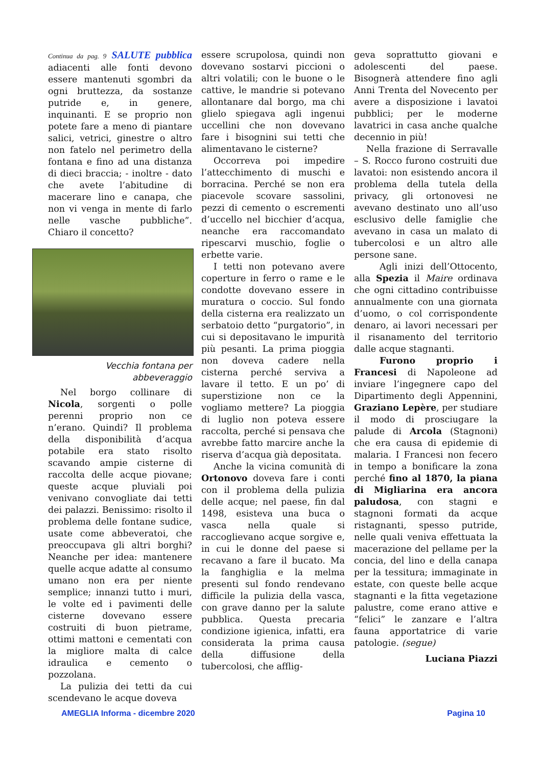Continua da pag. 9 SALUTE pubblica adiacenti alle fonti devono essere mantenuti sgombri da ogni bruttezza, da sostanze putride e, in genere, inquinanti. E se proprio non potete fare a meno di piantare salici, vetrici, ginestre o altro non fatelo nel perimetro della fontana e fino ad una distanza di dieci braccia; - inoltre - dato che avete l’abitudine di macerare lino e canapa, che non vi venga in mente di farlo nelle vasche pubbliche”. Chiaro il concetto?
Vecchia fontana per abbeveraggio
Nel borgo collinare di Nicola, sorgenti o polle perenni proprio non ce n’erano. Quindi? Il problema della disponibilità d’acqua potabile era stato risolto scavando ampie cisterne di raccolta delle acque piovane; queste acque pluviali poi venivano convogliate dai tetti dei palazzi. Benissimo: risolto il problema delle fontane sudice, usate come abbeveratoi, che preoccupava gli altri borghi? Neanche per idea: mantenere quelle acque adatte al consumo umano non era per niente semplice; innanzi tutto i muri, le volte ed i pavimenti delle cisterne dovevano essere costruiti di buon pietrame, ottimi mattoni e cementati con la migliore malta di calce idraulica e cemento o pozzolana.
La pulizia dei tetti da cui scendevano le acque doveva
essere scrupolosa, quindi non dovevano sostarvi piccioni o altri volatili; con le buone o le cattive, le mandrie si potevano allontanare dal borgo, ma chi glielo spiegava agli ingenui uccellini che non dovevano fare i bisognini sui tetti che alimentavano le cisterne?
Occorreva poi impedire l’attecchimento di muschi e borracina. Perché se non era piacevole scovare sassolini, pezzi di cemento o escrementi d’uccello nel bicchier d’acqua, neanche era raccomandato ripescarvi muschio, foglie o erbette varie.
I tetti non potevano avere coperture in ferro o rame e le condotte dovevano essere in muratura o coccio. Sul fondo della cisterna era realizzato un serbatoio detto “purgatorio”, in cui si depositavano le impurità più pesanti. La prima pioggia non doveva cadere nella cisterna perché serviva a lavare il tetto. E un po’ di superstizione non ce la vogliamo mettere? La pioggia di luglio non poteva essere raccolta, perché si pensava che avrebbe fatto marcire anche la riserva d’acqua già depositata.
Anche la vicina comunità di Ortonovo doveva fare i conti con il problema della pulizia delle acque; nel paese, fin dal 1498, esisteva una buca o vasca nella quale si raccoglievano acque sorgive e, in cui le donne del paese si recavano a fare il bucato. Ma la fanghiglia e la melma presenti sul fondo rendevano difficile la pulizia della vasca, con grave danno per la salute pubblica. Questa precaria condizione igienica, infatti, era considerata la prima causa della diffusione della tubercolosi, che afflig-
geva soprattutto giovani e adolescenti del paese. Bisognerà attendere fino agli Anni Trenta del Novecento per avere a disposizione i lavatoi pubblici; per le moderne lavatrici in casa anche qualche decennio in più!
Nella frazione di Serravalle – S. Rocco furono costruiti due lavatoi: non esistendo ancora il problema della tutela della privacy, gli ortonovesi ne avevano destinato uno all’uso esclusivo delle famiglie che avevano in casa un malato di tubercolosi e un altro alle persone sane.
Agli inizi dell’Ottocento, alla Spezia il Maire ordinava che ogni cittadino contribuisse annualmente con una giornata d’uomo, o col corrispondente denaro, ai lavori necessari per il risanamento del territorio dalle acque stagnanti.
Furono proprio i Francesi di Napoleone ad inviare l’ingegnere capo del Dipartimento degli Appennini, Graziano Lepère, per studiare il modo di prosciugare la palude di Arcola (Stagnoni) che era causa di epidemie di malaria. I Francesi non fecero in tempo a bonificare la zona perché fino al 1870, la piana di Migliarina era ancora paludosa, con stagni e stagnoni formati da acque ristagnanti, spesso putride, nelle quali veniva effettuata la macerazione del pellame per la concia, del lino e della canapa per la tessitura; immaginate in estate, con queste belle acque stagnanti e la fitta vegetazione palustre, come erano attive e “felici” le zanzare e l’altra fauna apportatrice di varie patologie. (segue)
Luciana Piazzi
AMEGLIA Informa - dicembre 2020 Pagina 10